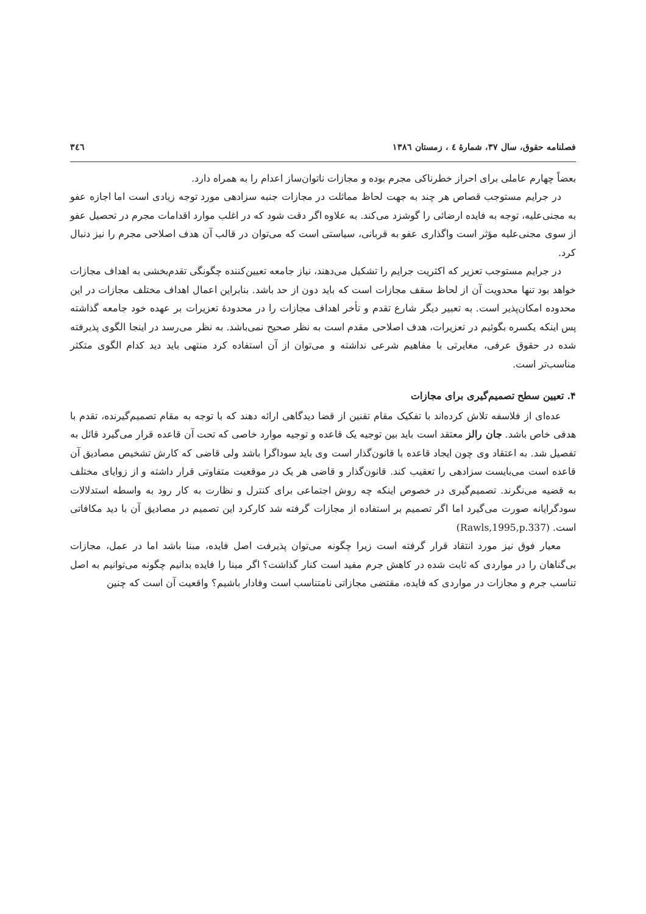فصلنامه حقوق، سال ۳۷، شمارهٔ ٤ ، زمستان ۱۳۸٦ ٣٤٦
بعضاً چهارم عاملی برای احراز خطرناکی مجرم بوده و مجازات ناتوان‌ساز اعدام را به همراه دارد.
در جرایم مستوجب قصاص هر چند به جهت لحاظ مماثلت در مجازات جنبه سزادهی مورد توجه زیادی است اما اجازه عفو به مجنی‌علیه، توجه به فایده ارضائی را گوشزد می‌کند. به علاوه اگر دقت شود که در اغلب موارد اقدامات مجرم در تحصیل عفو از سوی مجنی‌علیه مؤثر است واگذاری عفو به قربانی، سیاستی است که می‌توان در قالب آن هدف اصلاحی مجرم را نیز دنبال کرد.
در جرایم مستوجب تعزیر که اکثریت جرایم را تشکیل می‌دهند، نیاز جامعه تعیین‌کننده چگونگی تقدم‌بخشی به اهداف مجازات خواهد بود تنها محدویت آن از لحاظ سقف مجازات است که باید دون از حد باشد. بنابراین اعمال اهداف مختلف مجازات در این محدوده امکان‌پذیر است. به تعبیر دیگر شارع تقدم و تأخر اهداف مجازات را در محدودهٔ تعزیرات بر عهده خود جامعه گذاشته پس اینکه یکسره بگوئیم در تعزیرات، هدف اصلاحی مقدم است به نظر صحیح نمی‌باشد. به نظر می‌رسد در اینجا الگوی پذیرفته شده در حقوق عرفی، مغایرتی با مفاهیم شرعی نداشته و می‌توان از آن استفاده کرد منتهی باید دید کدام الگوی متکثر مناسب‌تر است.
۴. تعیین سطح تصمیم‌گیری برای مجازات
عده‌ای از فلاسفه تلاش کرده‌اند با تفکیک مقام تقنین از قضا دیدگاهی ارائه دهند که با توجه به مقام تصمیم‌گیرنده، تقدم با هدفی خاص باشد. جان رالز معتقد است باید بین توجیه یک قاعده و توجیه موارد خاصی که تحت آن قاعده قرار می‌گیرد قائل به تفصیل شد. به اعتقاد وی چون ایجاد قاعده با قانون‌گذار است وی باید سوداگرا باشد ولی قاضی که کارش تشخیص مصادیق آن قاعده است می‌بایست سزادهی را تعقیب کند. قانون‌گذار و قاضی هر یک در موقعیت متفاوتی قرار داشته و از زوایای مختلف به قضیه می‌نگرند. تصمیم‌گیری در خصوص اینکه چه روش اجتماعی برای کنترل و نظارت به کار رود به واسطه استدلالات سودگرایانه صورت می‌گیرد اما اگر تصمیم بر استفاده از مجازات گرفته شد کارکرد این تصمیم در مصادیق آن با دید مکافاتی است. (Rawls,1995,p.337)
معیار فوق نیز مورد انتقاد قرار گرفته است زیرا چگونه می‌توان پذیرفت اصل فایده، مبنا باشد اما در عمل، مجازات بی‌گناهان را در مواردی که ثابت شده در کاهش جرم مفید است کنار گذاشت؟ اگر مبنا را فایده بدانیم چگونه می‌توانیم به اصل تناسب جرم و مجازات در مواردی که فایده، مقتضی مجازاتی نامتناسب است وفادار باشیم؟ واقعیت آن است که چنین